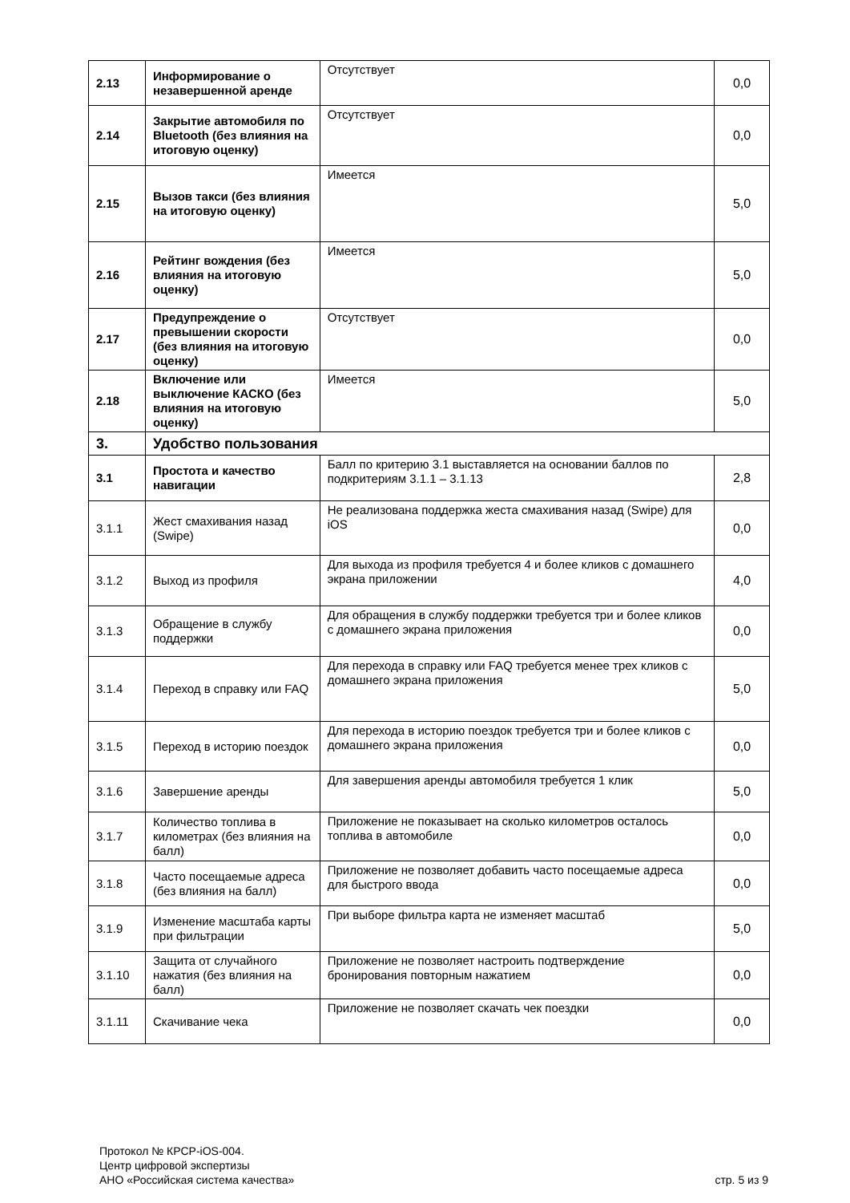| 2.13 | Информирование о незавершенной аренде | Отсутствует | 0,0 |
| 2.14 | Закрытие автомобиля по Bluetooth (без влияния на итоговую оценку) | Отсутствует | 0,0 |
| 2.15 | Вызов такси (без влияния на итоговую оценку) | Имеется | 5,0 |
| 2.16 | Рейтинг вождения (без влияния на итоговую оценку) | Имеется | 5,0 |
| 2.17 | Предупреждение о превышении скорости (без влияния на итоговую оценку) | Отсутствует | 0,0 |
| 2.18 | Включение или выключение КАСКО (без влияния на итоговую оценку) | Имеется | 5,0 |
| 3. | Удобство пользования | | |
| 3.1 | Простота и качество навигации | Балл по критерию 3.1 выставляется на основании баллов по подкритериям 3.1.1 – 3.1.13 | 2,8 |
| 3.1.1 | Жест смахивания назад (Swipe) | Не реализована поддержка жеста смахивания назад (Swipe) для iOS | 0,0 |
| 3.1.2 | Выход из профиля | Для выхода из профиля требуется 4 и более кликов с домашнего экрана приложении | 4,0 |
| 3.1.3 | Обращение в службу поддержки | Для обращения в службу поддержки требуется три и более кликов с домашнего экрана приложения | 0,0 |
| 3.1.4 | Переход в справку или FAQ | Для перехода в справку или FAQ требуется менее трех кликов с домашнего экрана приложения | 5,0 |
| 3.1.5 | Переход в историю поездок | Для перехода в историю поездок требуется три и более кликов с домашнего экрана приложения | 0,0 |
| 3.1.6 | Завершение аренды | Для завершения аренды автомобиля требуется 1 клик | 5,0 |
| 3.1.7 | Количество топлива в километрах (без влияния на балл) | Приложение не показывает на сколько километров осталось топлива в автомобиле | 0,0 |
| 3.1.8 | Часто посещаемые адреса (без влияния на балл) | Приложение не позволяет добавить часто посещаемые адреса для быстрого ввода | 0,0 |
| 3.1.9 | Изменение масштаба карты при фильтрации | При выборе фильтра карта не изменяет масштаб | 5,0 |
| 3.1.10 | Защита от случайного нажатия (без влияния на балл) | Приложение не позволяет настроить подтверждение бронирования повторным нажатием | 0,0 |
| 3.1.11 | Скачивание чека | Приложение не позволяет скачать чек поездки | 0,0 |
Протокол № КРСР-iOS-004.
Центр цифровой экспертизы
АНО «Российская система качества»
стр. 5 из 9